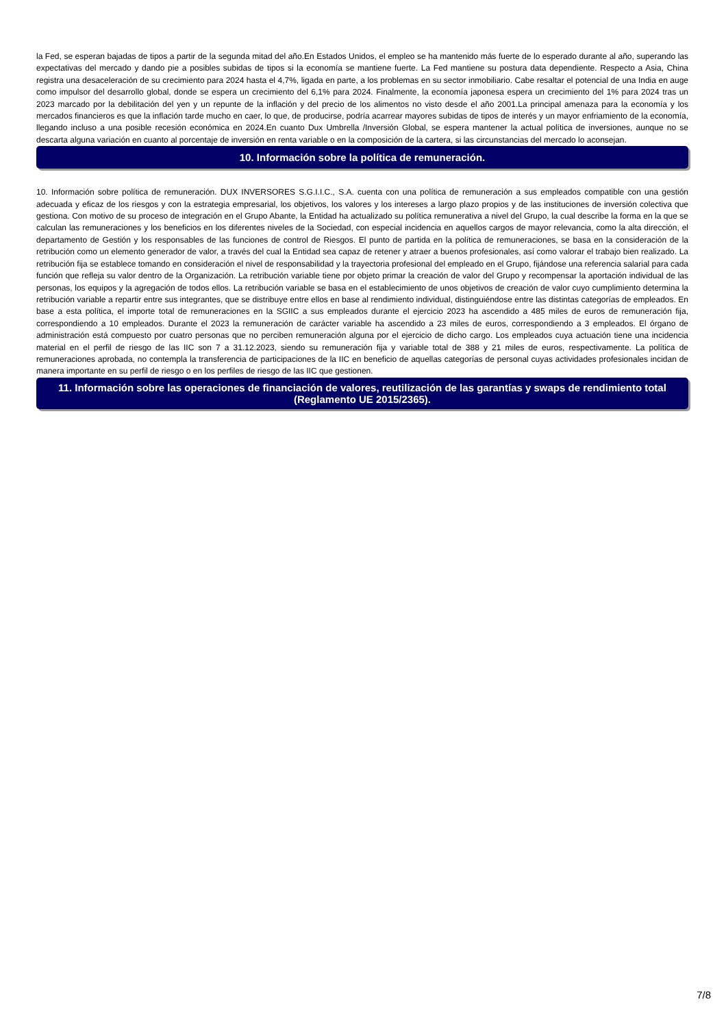la Fed, se esperan bajadas de tipos a partir de la segunda mitad del año.En Estados Unidos, el empleo se ha mantenido más fuerte de lo esperado durante al año, superando las expectativas del mercado y dando pie a posibles subidas de tipos si la economía se mantiene fuerte. La Fed mantiene su postura data dependiente. Respecto a Asia, China registra una desaceleración de su crecimiento para 2024 hasta el 4,7%, ligada en parte, a los problemas en su sector inmobiliario. Cabe resaltar el potencial de una India en auge como impulsor del desarrollo global, donde se espera un crecimiento del 6,1% para 2024. Finalmente, la economía japonesa espera un crecimiento del 1% para 2024 tras un 2023 marcado por la debilitación del yen y un repunte de la inflación y del precio de los alimentos no visto desde el año 2001.La principal amenaza para la economía y los mercados financieros es que la inflación tarde mucho en caer, lo que, de producirse, podría acarrear mayores subidas de tipos de interés y un mayor enfriamiento de la economía, llegando incluso a una posible recesión económica en 2024.En cuanto Dux Umbrella /Inversión Global, se espera mantener la actual política de inversiones, aunque no se descarta alguna variación en cuanto al porcentaje de inversión en renta variable o en la composición de la cartera, si las circunstancias del mercado lo aconsejan.
10. Información sobre la política de remuneración.
10. Información sobre política de remuneración. DUX INVERSORES S.G.I.I.C., S.A. cuenta con una política de remuneración a sus empleados compatible con una gestión adecuada y eficaz de los riesgos y con la estrategia empresarial, los objetivos, los valores y los intereses a largo plazo propios y de las instituciones de inversión colectiva que gestiona. Con motivo de su proceso de integración en el Grupo Abante, la Entidad ha actualizado su política remunerativa a nivel del Grupo, la cual describe la forma en la que se calculan las remuneraciones y los beneficios en los diferentes niveles de la Sociedad, con especial incidencia en aquellos cargos de mayor relevancia, como la alta dirección, el departamento de Gestión y los responsables de las funciones de control de Riesgos. El punto de partida en la política de remuneraciones, se basa en la consideración de la retribución como un elemento generador de valor, a través del cual la Entidad sea capaz de retener y atraer a buenos profesionales, así como valorar el trabajo bien realizado. La retribución fija se establece tomando en consideración el nivel de responsabilidad y la trayectoria profesional del empleado en el Grupo, fijándose una referencia salarial para cada función que refleja su valor dentro de la Organización. La retribución variable tiene por objeto primar la creación de valor del Grupo y recompensar la aportación individual de las personas, los equipos y la agregación de todos ellos. La retribución variable se basa en el establecimiento de unos objetivos de creación de valor cuyo cumplimiento determina la retribución variable a repartir entre sus integrantes, que se distribuye entre ellos en base al rendimiento individual, distinguiéndose entre las distintas categorías de empleados. En base a esta política, el importe total de remuneraciones en la SGIIC a sus empleados durante el ejercicio 2023 ha ascendido a 485 miles de euros de remuneración fija, correspondiendo a 10 empleados. Durante el 2023 la remuneración de carácter variable ha ascendido a 23 miles de euros, correspondiendo a 3 empleados. El órgano de administración está compuesto por cuatro personas que no perciben remuneración alguna por el ejercicio de dicho cargo. Los empleados cuya actuación tiene una incidencia material en el perfil de riesgo de las IIC son 7 a 31.12.2023, siendo su remuneración fija y variable total de 388 y 21 miles de euros, respectivamente. La política de remuneraciones aprobada, no contempla la transferencia de participaciones de la IIC en beneficio de aquellas categorías de personal cuyas actividades profesionales incidan de manera importante en su perfil de riesgo o en los perfiles de riesgo de las IIC que gestionen.
11. Información sobre las operaciones de financiación de valores, reutilización de las garantías y swaps de rendimiento total (Reglamento UE 2015/2365).
7/8